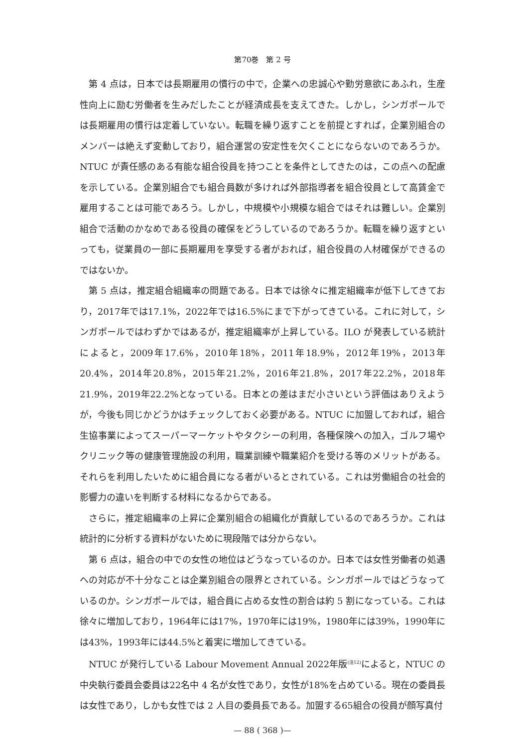第70巻　第 2 号
第 4 点は，日本では長期雇用の慣行の中で，企業への忠誠心や勤労意欲にあふれ，生産性向上に励む労働者を生みだしたことが経済成長を支えてきた。しかし，シンガポールでは長期雇用の慣行は定着していない。転職を繰り返すことを前提とすれば，企業別組合のメンバーは絶えず変動しており，組合運営の安定性を欠くことにならないのであろうか。NTUC が責任感のある有能な組合役員を持つことを条件としてきたのは，この点への配慮を示している。企業別組合でも組合員数が多ければ外部指導者を組合役員として高賃金で雇用することは可能であろう。しかし，中規模や小規模な組合ではそれは難しい。企業別組合で活動のかなめである役員の確保をどうしているのであろうか。転職を繰り返すといっても，従業員の一部に長期雇用を享受する者がおれば，組合役員の人材確保ができるのではないか。
第 5 点は，推定組合組織率の問題である。日本では徐々に推定組織率が低下してきており，2017年では17.1%，2022年では16.5%にまで下がってきている。これに対して，シンガポールではわずかではあるが，推定組織率が上昇している。ILO が発表している統計によると，2009年17.6%，2010年18%，2011年18.9%，2012年19%，2013年20.4%，2014年20.8%，2015年21.2%，2016年21.8%，2017年22.2%，2018年21.9%，2019年22.2%となっている。日本との差はまだ小さいという評価はありえようが，今後も同じかどうかはチェックしておく必要がある。NTUC に加盟しておれば，組合生協事業によってスーパーマーケットやタクシーの利用，各種保険への加入，ゴルフ場やクリニック等の健康管理施設の利用，職業訓練や職業紹介を受ける等のメリットがある。それらを利用したいために組合員になる者がいるとされている。これは労働組合の社会的影響力の違いを判断する材料になるからである。
さらに，推定組織率の上昇に企業別組合の組織化が貢献しているのであろうか。これは統計的に分析する資料がないために現段階では分からない。
第 6 点は，組合の中での女性の地位はどうなっているのか。日本では女性労働者の処遇への対応が不十分なことは企業別組合の限界とされている。シンガポールではどうなっているのか。シンガポールでは，組合員に占める女性の割合は約 5 割になっている。これは徐々に増加しており，1964年には17%，1970年には19%，1980年には39%，1990年には43%，1993年には44.5%と着実に増加してきている。
NTUC が発行している Labour Movement Annual 2022年版<sup>(注12)</sup>によると，NTUC の中央執行委員会委員は22名中 4 名が女性であり，女性が18%を占めている。現在の委員長は女性であり，しかも女性では 2 人目の委員長である。加盟する65組合の役員が顔写真付
— 88 ( 368 )—